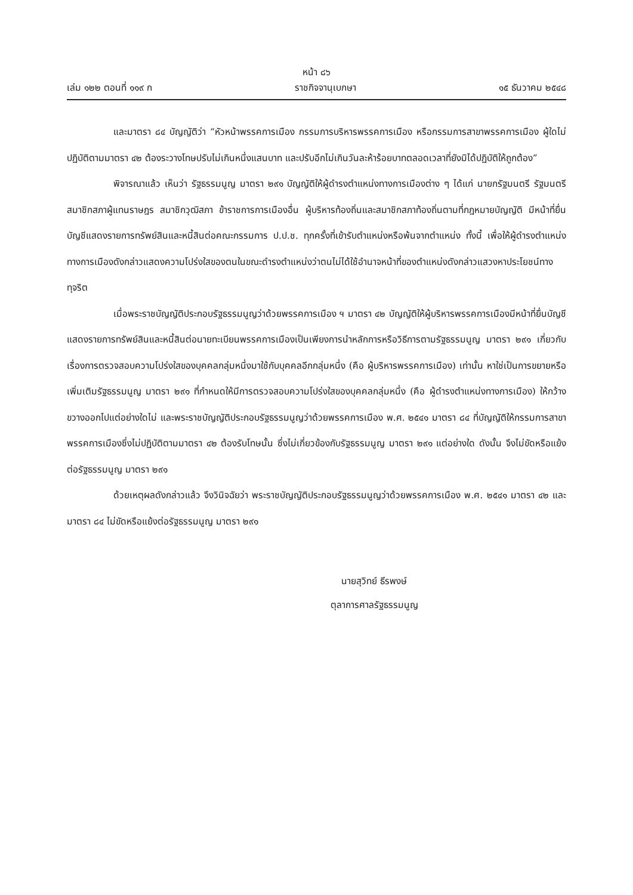หน้า ๘๖
เล่ม ๑๒๒ ตอนที่ ๑๑๙ ก ราชกิจจานุเบกษา ๑๕ ธันวาคม ๒๕๔๘
และมาตรา ๘๔ บัญญัติว่า “หัวหน้าพรรคการเมือง กรรมการบริหารพรรคการเมือง หรือกรรมการสาขาพรรคการเมือง ผู้ใดไม่ปฏิบัติตามมาตรา ๔๒ ต้องระวางโทษปรับไม่เกินหนึ่งแสนบาท และปรับอีกไม่เกินวันละห้าร้อยบาทตลอดเวลาที่ยังมิได้ปฏิบัติให้ถูกต้อง”
พิจารณาแล้ว เห็นว่า รัฐธรรมนูญ มาตรา ๒๙๑ บัญญัติให้ผู้ดำรงตำแหน่งทางการเมืองต่าง ๆ ได้แก่ นายกรัฐมนตรี รัฐมนตรี สมาชิกสภาผู้แทนราษฎร สมาชิกวุฒิสภา ข้าราชการการเมืองอื่น ผู้บริหารท้องถิ่นและสมาชิกสภาท้องถิ่นตามที่กฎหมายบัญญัติ มีหน้าที่ยื่นบัญชีแสดงรายการทรัพย์สินและหนี้สินต่อคณะกรรมการ ป.ป.ช. ทุกครั้งที่เข้ารับตำแหน่งหรือพ้นจากตำแหน่ง ทั้งนี้ เพื่อให้ผู้ดำรงตำแหน่งทางการเมืองดังกล่าวแสดงความโปร่งใสของตนในขณะดำรงตำแหน่งว่าตนไม่ได้ใช้อำนาจหน้าที่ของตำแหน่งดังกล่าวแสวงหาประโยชน์ทางทุจริต
เมื่อพระราชบัญญัติประกอบรัฐธรรมนูญว่าด้วยพรรคการเมือง ฯ มาตรา ๔๒ บัญญัติให้ผู้บริหารพรรคการเมืองมีหน้าที่ยื่นบัญชีแสดงรายการทรัพย์สินและหนี้สินต่อนายทะเบียนพรรคการเมืองเป็นเพียงการนำหลักการหรือวิธีการตามรัฐธรรมนูญ มาตรา ๒๙๑ เกี่ยวกับเรื่องการตรวจสอบความโปร่งใสของบุคคลกลุ่มหนึ่งมาใช้กับบุคคลอีกกลุ่มหนึ่ง (คือ ผู้บริหารพรรคการเมือง) เท่านั้น หาใช่เป็นการขยายหรือเพิ่มเติมรัฐธรรมนูญ มาตรา ๒๙๑ ที่กำหนดให้มีการตรวจสอบความโปร่งใสของบุคคลกลุ่มหนึ่ง (คือ ผู้ดำรงตำแหน่งทางการเมือง) ให้กว้างขวางออกไปแต่อย่างใดไม่ และพระราชบัญญัติประกอบรัฐธรรมนูญว่าด้วยพรรคการเมือง พ.ศ. ๒๕๔๑ มาตรา ๘๔ ที่บัญญัติให้กรรมการสาขาพรรคการเมืองซึ่งไม่ปฏิบัติตามมาตรา ๔๒ ต้องรับโทษนั้น ซึ่งไม่เกี่ยวข้องกับรัฐธรรมนูญ มาตรา ๒๙๑ แต่อย่างใด ดังนั้น จึงไม่ขัดหรือแย้งต่อรัฐธรรมนูญ มาตรา ๒๙๑
ด้วยเหตุผลดังกล่าวแล้ว จึงวินิจฉัยว่า พระราชบัญญัติประกอบรัฐธรรมนูญว่าด้วยพรรคการเมือง พ.ศ. ๒๕๔๑ มาตรา ๔๒ และมาตรา ๘๔ ไม่ขัดหรือแย้งต่อรัฐธรรมนูญ มาตรา ๒๙๑
นายสุวิทย์ ธีรพงษ์
ตุลาการศาลรัฐธรรมนูญ